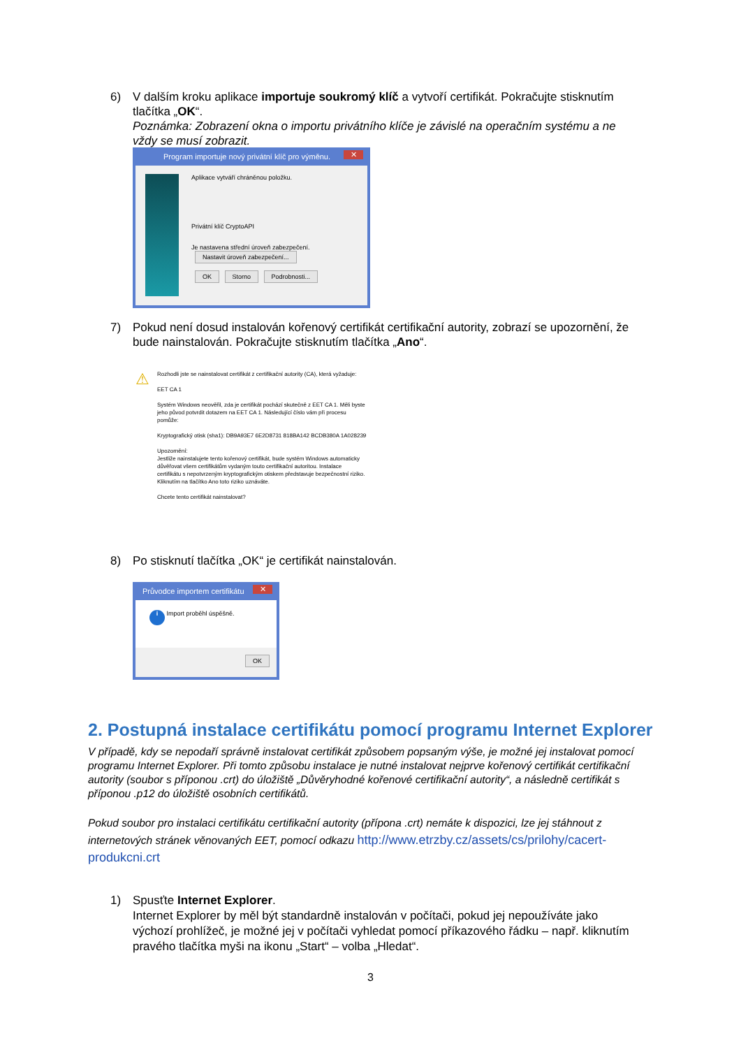6)
V dalším kroku aplikace importuje soukromý klíč a vytvoří certifikát. Pokračujte stisknutím tlačítka „OK“.
Poznámka: Zobrazení okna o importu privátního klíče je závislé na operačním systému a ne vždy se musí zobrazit.
Program importuje nový privátní klíč pro výměnu. ✕
Aplikace vytváří chráněnou položku.
Privátní klíč CryptoAPI
Je nastavena střední úroveň zabezpečení. Nastavit úroveň zabezpečení...
OK Storno Podrobnosti...
7)
Pokud není dosud instalován kořenový certifikát certifikační autority, zobrazí se upozornění, že bude nainstalován. Pokračujte stisknutím tlačítka „Ano“.
⚠
Rozhodli jste se nainstalovat certifikát z certifikační autority (CA), která vyžaduje:
EET CA 1
Systém Windows neověřil, zda je certifikát pochází skutečně z EET CA 1. Měli byste jeho původ potvrdit dotazem na EET CA 1. Následující číslo vám při procesu pomůže:
Kryptografický otisk (sha1): DB9A93E7 6E2D8731 818BA142 BCDB380A 1A028239
Upozornění:
Jestliže nainstalujete tento kořenový certifikát, bude systém Windows automaticky důvěřovat všem certifikátům vydaným touto certifikační autoritou. Instalace certifikátu s nepotvrzeným kryptografickým otiskem představuje bezpečnostní riziko. Kliknutím na tlačítko Ano toto riziko uznáváte.
Chcete tento certifikát nainstalovat?
8)
Po stisknutí tlačítka „OK“ je certifikát nainstalován.
Průvodce importem certifikátu ✕
i Import proběhl úspěšně.
OK
2. Postupná instalace certifikátu pomocí programu Internet Explorer
V případě, kdy se nepodaří správně instalovat certifikát způsobem popsaným výše, je možné jej instalovat pomocí programu Internet Explorer. Při tomto způsobu instalace je nutné instalovat nejprve kořenový certifikát certifikační autority (soubor s příponou .crt) do úložiště „Důvěryhodné kořenové certifikační autority“, a následně certifikát s příponou .p12 do úložiště osobních certifikátů.
Pokud soubor pro instalaci certifikátu certifikační autority (přípona .crt) nemáte k dispozici, lze jej stáhnout z internetových stránek věnovaných EET, pomocí odkazu http://www.etrzby.cz/assets/cs/prilohy/cacert-produkcni.crt
1)
Spusťte Internet Explorer.
Internet Explorer by měl být standardně instalován v počítači, pokud jej nepoužíváte jako výchozí prohlížeč, je možné jej v počítači vyhledat pomocí příkazového řádku – např. kliknutím pravého tlačítka myši na ikonu „Start“ – volba „Hledat“.
3